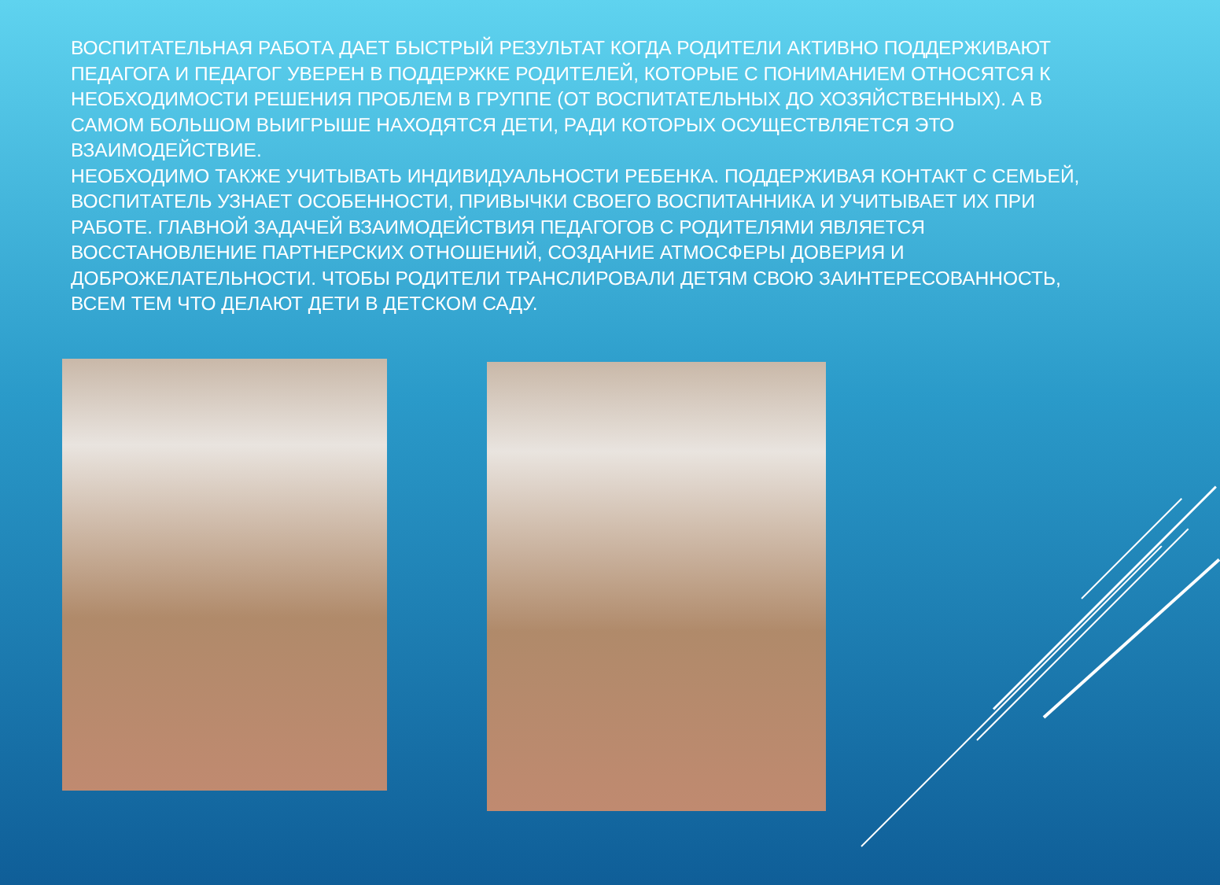ВОСПИТАТЕЛЬНАЯ РАБОТА ДАЕТ БЫСТРЫЙ РЕЗУЛЬТАТ КОГДА РОДИТЕЛИ АКТИВНО ПОДДЕРЖИВАЮТ ПЕДАГОГА И ПЕДАГОГ УВЕРЕН В ПОДДЕРЖКЕ РОДИТЕЛЕЙ, КОТОРЫЕ С ПОНИМАНИЕМ ОТНОСЯТСЯ К НЕОБХОДИМОСТИ РЕШЕНИЯ ПРОБЛЕМ В ГРУППЕ (ОТ ВОСПИТАТЕЛЬНЫХ ДО ХОЗЯЙСТВЕННЫХ). А В САМОМ БОЛЬШОМ ВЫИГРЫШЕ НАХОДЯТСЯ ДЕТИ, РАДИ КОТОРЫХ ОСУЩЕСТВЛЯЕТСЯ ЭТО ВЗАИМОДЕЙСТВИЕ.
НЕОБХОДИМО ТАКЖЕ УЧИТЫВАТЬ ИНДИВИДУАЛЬНОСТИ РЕБЕНКА. ПОДДЕРЖИВАЯ КОНТАКТ С СЕМЬЕЙ, ВОСПИТАТЕЛЬ УЗНАЕТ ОСОБЕННОСТИ, ПРИВЫЧКИ СВОЕГО ВОСПИТАННИКА И УЧИТЫВАЕТ ИХ ПРИ РАБОТЕ. ГЛАВНОЙ ЗАДАЧЕЙ ВЗАИМОДЕЙСТВИЯ ПЕДАГОГОВ С РОДИТЕЛЯМИ ЯВЛЯЕТСЯ ВОССТАНОВЛЕНИЕ ПАРТНЕРСКИХ ОТНОШЕНИЙ, СОЗДАНИЕ АТМОСФЕРЫ ДОВЕРИЯ И ДОБРОЖЕЛАТЕЛЬНОСТИ. ЧТОБЫ РОДИТЕЛИ ТРАНСЛИРОВАЛИ ДЕТЯМ СВОЮ ЗАИНТЕРЕСОВАННОСТЬ, ВСЕМ ТЕМ ЧТО ДЕЛАЮТ ДЕТИ В ДЕТСКОМ САДУ.